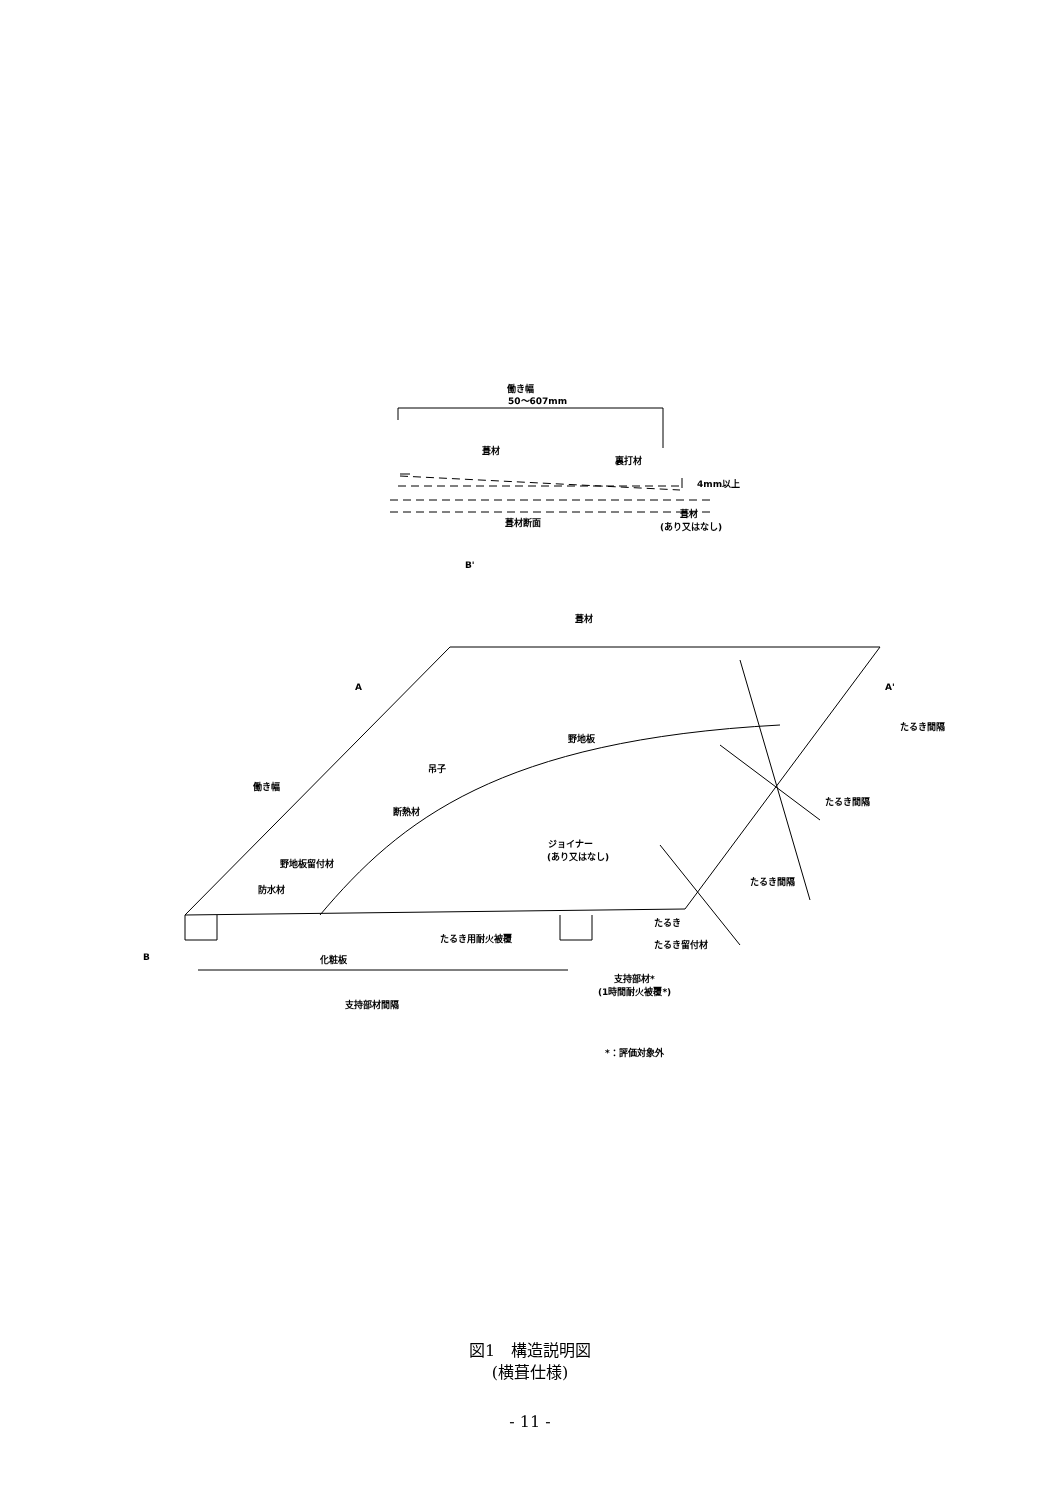働き幅
50～607mm
葺材
裏打材
4mm以上
葺材断面
葺材
(あり又はなし)
B'
葺材
A
A'
野地板
吊子
働き幅
断熱材
ジョイナー
(あり又はなし)
野地板留付材
防水材
たるき
たるき用耐火被覆
たるき留付材
B
化粧板
支持部材*
(1時間耐火被覆*)
支持部材間隔
*：評価対象外
たるき間隔
たるき間隔
たるき間隔
図1　構造説明図
(横葺仕様)
- 11 -